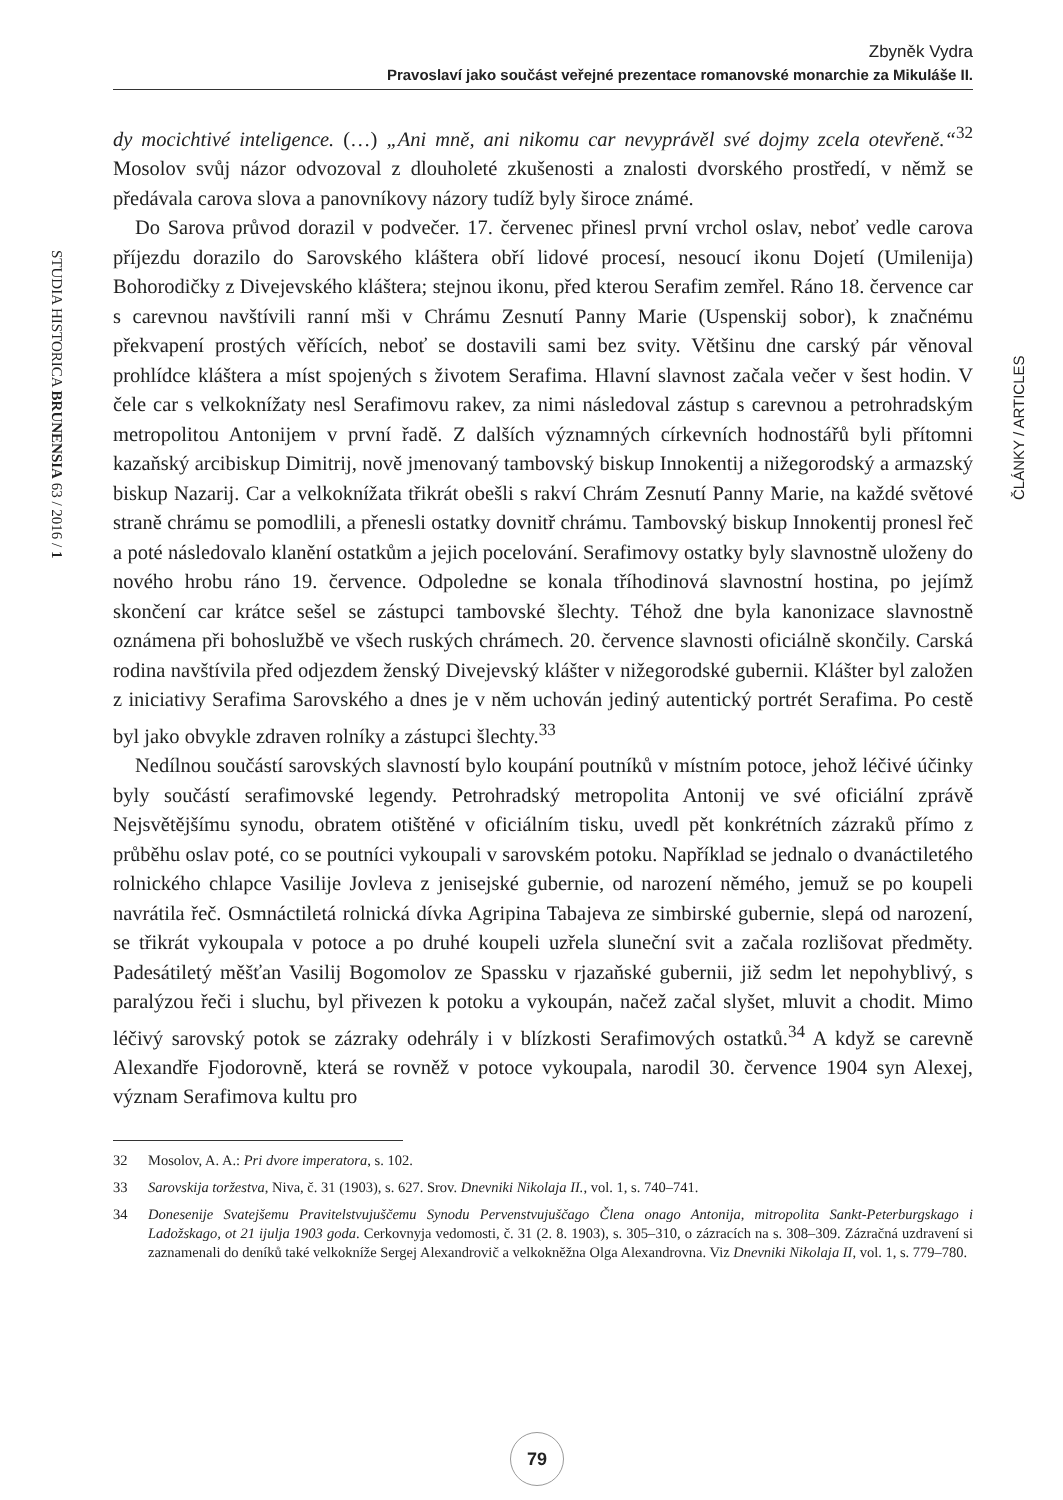Zbyněk Vydra
Pravoslaví jako součást veřejné prezentace romanovské monarchie za Mikuláše II.
dy mocichtivé inteligence. (…) „Ani mně, ani nikomu car nevyprávěl své dojmy zcela otevřeně.“<sup>32</sup> Mosolov svůj názor odvozoval z dlouholeté zkušenosti a znalosti dvorského prostředí, v němž se předávala carova slova a panovníkovy názory tudíž byly široce známé.
Do Sarova průvod dorazil v podvečer. 17. červenec přinesl první vrchol oslav, neboť vedle carova příjezdu dorazilo do Sarovského kláštera obří lidové procesí, nesoucí ikonu Dojetí (Umilenija) Bohorodičky z Divejevského kláštera; stejnou ikonu, před kterou Serafim zemřel. Ráno 18. července car s carevnou navštívili ranní mši v Chrámu Zesnutí Panny Marie (Uspenskij sobor), k značnému překvapení prostých věřících, neboť se dostavili sami bez svity. Většinu dne carský pár věnoval prohlídce kláštera a míst spojených s životem Serafima. Hlavní slavnost začala večer v šest hodin. V čele car s velkoknížaty nesl Serafimovu rakev, za nimi následoval zástup s carevnou a petrohradským metropolitou Antonijem v první řadě. Z dalších významných církevních hodnostářů byli přítomni kazaňský arcibiskup Dimitrij, nově jmenovaný tambovský biskup Innokentij a nižegorodský a armazský biskup Nazarij. Car a velkoknížata třikrát obešli s rakví Chrám Zesnutí Panny Marie, na každé světové straně chrámu se pomodlili, a přenesli ostatky dovnitř chrámu. Tambovský biskup Innokentij pronesl řeč a poté následovalo klanění ostatkům a jejich pocelování. Serafimovy ostatky byly slavnostně uloženy do nového hrobu ráno 19. července. Odpoledne se konala tříhodinová slavnostní hostina, po jejímž skončení car krátce sešel se zástupci tambovské šlechty. Téhož dne byla kanonizace slavnostně oznámena při bohoslužbě ve všech ruských chrámech. 20. července slavnosti oficiálně skončily. Carská rodina navštívila před odjezdem ženský Divejevský klášter v nižegorodské gubernii. Klášter byl založen z iniciativy Serafima Sarovského a dnes je v něm uchován jediný autentický portrét Serafima. Po cestě byl jako obvykle zdraven rolníky a zástupci šlechty.<sup>33</sup>
Nedílnou součástí sarovských slavností bylo koupání poutníků v místním potoce, jehož léčivé účinky byly součástí serafimovské legendy. Petrohradský metropolita Antonij ve své oficiální zprávě Nejsvětějšímu synodu, obratem otištěné v oficiálním tisku, uvedl pět konkrétních zázraků přímo z průběhu oslav poté, co se poutníci vykoupali v sarovském potoku. Například se jednalo o dvanáctiletého rolnického chlapce Vasilije Jovleva z jenisejské gubernie, od narození němého, jemuž se po koupeli navrátila řeč. Osmnáctiletá rolnická dívka Agripina Tabajeva ze simbirské gubernie, slepá od narození, se třikrát vykoupala v potoce a po druhé koupeli uzřela sluneční svit a začala rozlišovat předměty. Padesátiletý měšťan Vasilij Bogomolov ze Spassku v rjazaňské gubernii, již sedm let nepohyblivý, s paralýzou řeči i sluchu, byl přivezen k potoku a vykoupán, načež začal slyšet, mluvit a chodit. Mimo léčivý sarovský potok se zázraky odehrály i v blízkosti Serafimových ostatků.<sup>34</sup> A když se carevně Alexandře Fjodorovně, která se rovněž v potoce vykoupala, narodil 30. července 1904 syn Alexej, význam Serafimova kultu pro
32 Mosolov, A. A.: Pri dvore imperatora, s. 102.
33 Sarovskija toržestva, Niva, č. 31 (1903), s. 627. Srov. Dnevniki Nikolaja II., vol. 1, s. 740–741.
34 Donesenije Svatejšemu Pravitelstvujuščemu Synodu Pervenstvujuščago Člena onago Antonija, mitropolita Sankt-Peterburgskago i Ladožskago, ot 21 ijulja 1903 goda. Cerkovnyja vedomosti, č. 31 (2. 8. 1903), s. 305–310, o zázracích na s. 308–309. Zázračná uzdravení si zaznamenali do deníků také velkokníže Sergej Alexandrovič a velkokněžna Olga Alexandrovna. Viz Dnevniki Nikolaja II, vol. 1, s. 779–780.
STUDIA HISTORICA BRUNENSIA 63 / 2016 / 1
ČLÁNKY / ARTICLES
79